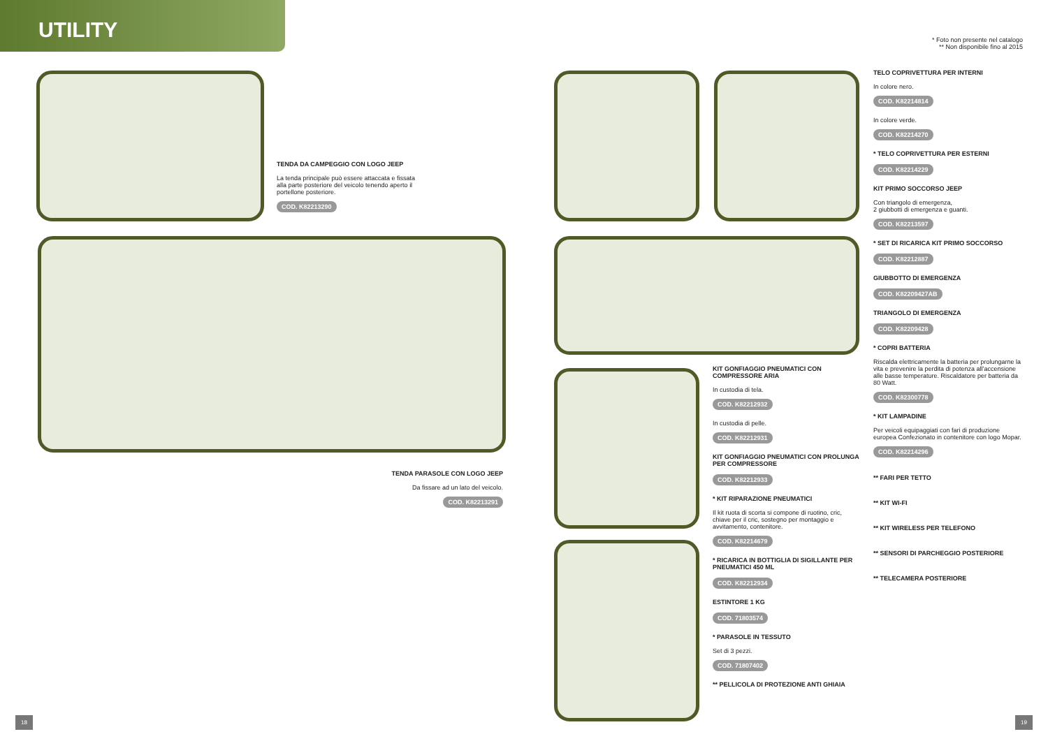UTILITY
* Foto non presente nel catalogo
** Non disponibile fino al 2015
TENDA DA CAMPEGGIO CON LOGO JEEP
La tenda principale può essere attaccata e fissata alla parte posteriore del veicolo tenendo aperto il portellone posteriore.
COD. K82213290
TENDA PARASOLE CON LOGO JEEP
Da fissare ad un lato del veicolo.
COD. K82213291
KIT GONFIAGGIO PNEUMATICI CON COMPRESSORE ARIA
In custodia di tela.
COD. K82212932
In custodia di pelle.
COD. K82212931
KIT GONFIAGGIO PNEUMATICI CON PROLUNGA PER COMPRESSORE
COD. K82212933
* KIT RIPARAZIONE PNEUMATICI
Il kit ruota di scorta si compone di ruotino, cric, chiave per il cric, sostegno per montaggio e avvitamento, contenitore.
COD. K82214679
* RICARICA IN BOTTIGLIA DI SIGILLANTE PER PNEUMATICI 450 ML
COD. K82212934
ESTINTORE 1 KG
COD. 71803574
* PARASOLE IN TESSUTO
Set di 3 pezzi.
COD. 71807402
** PELLICOLA DI PROTEZIONE ANTI GHIAIA
TELO COPRIVETTURA PER INTERNI
In colore nero.
COD. K82214814
In colore verde.
COD. K82214270
* TELO COPRIVETTURA PER ESTERNI
COD. K82214229
KIT PRIMO SOCCORSO JEEP
Con triangolo di emergenza,
2 giubbotti di emergenza e guanti.
COD. K82213597
* SET DI RICARICA KIT PRIMO SOCCORSO
COD. K82212887
GIUBBOTTO DI EMERGENZA
COD. K82209427AB
TRIANGOLO DI EMERGENZA
COD. K82209428
* COPRI BATTERIA
Riscalda elettricamente la batteria per prolungarne la vita e prevenire la perdita di potenza all’accensione alle basse temperature. Riscaldatore per batteria da 80 Watt.
COD. K82300778
* KIT LAMPADINE
Per veicoli equipaggiati con fari di produzione europea Confezionato in contenitore con logo Mopar.
COD. K82214296
** FARI PER TETTO
** KIT WI-FI
** KIT WIRELESS PER TELEFONO
** SENSORI DI PARCHEGGIO POSTERIORE
** TELECAMERA POSTERIORE
18 19